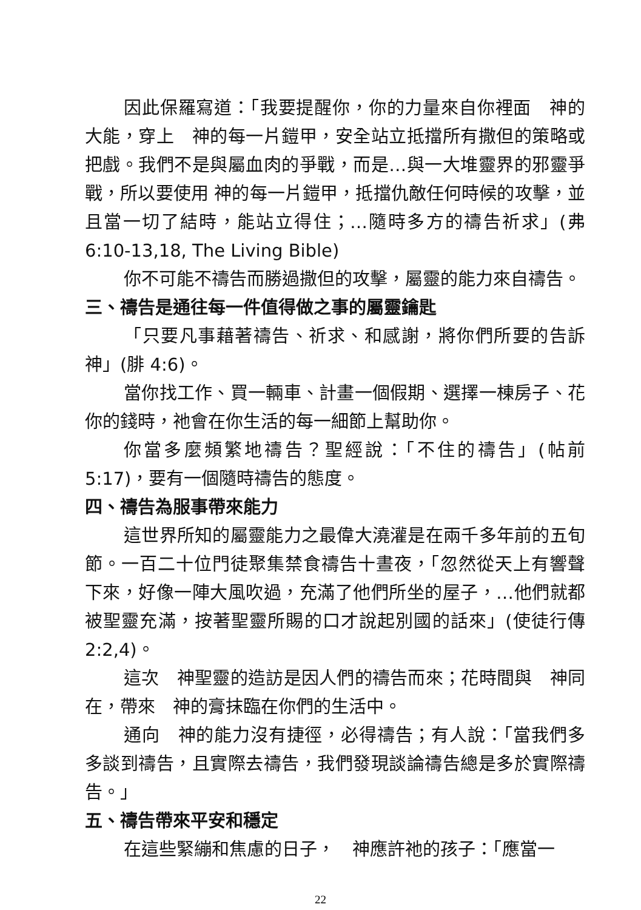因此保羅寫道：「我要提醒你，你的力量來自你裡面　神的大能，穿上　神的每一片鎧甲，安全站立抵擋所有撒但的策略或把戲。我們不是與屬血肉的爭戰，而是…與一大堆靈界的邪靈爭戰，所以要使用 神的每一片鎧甲，抵擋仇敵任何時候的攻擊，並且當一切了結時，能站立得住；…隨時多方的禱告祈求」(弗 6:10-13,18, The Living Bible)
你不可能不禱告而勝過撒但的攻擊，屬靈的能力來自禱告。
三、禱告是通往每一件值得做之事的屬靈鑰匙
「只要凡事藉著禱告、祈求、和感謝，將你們所要的告訴神」(腓 4:6)。
當你找工作、買一輛車、計畫一個假期、選擇一棟房子、花你的錢時，祂會在你生活的每一細節上幫助你。
你當多麼頻繁地禱告？聖經說：「不住的禱告」(帖前 5:17)，要有一個隨時禱告的態度。
四、禱告為服事帶來能力
這世界所知的屬靈能力之最偉大澆灌是在兩千多年前的五旬節。一百二十位門徒聚集禁食禱告十晝夜，「忽然從天上有響聲下來，好像一陣大風吹過，充滿了他們所坐的屋子，…他們就都被聖靈充滿，按著聖靈所賜的口才說起別國的話來」(使徒行傳 2:2,4)。
這次　神聖靈的造訪是因人們的禱告而來；花時間與　神同在，帶來　神的膏抹臨在你們的生活中。
通向　神的能力沒有捷徑，必得禱告；有人說：「當我們多多談到禱告，且實際去禱告，我們發現談論禱告總是多於實際禱告。」
五、禱告帶來平安和穩定
在這些緊繃和焦慮的日子，　神應許祂的孩子：「應當一
22